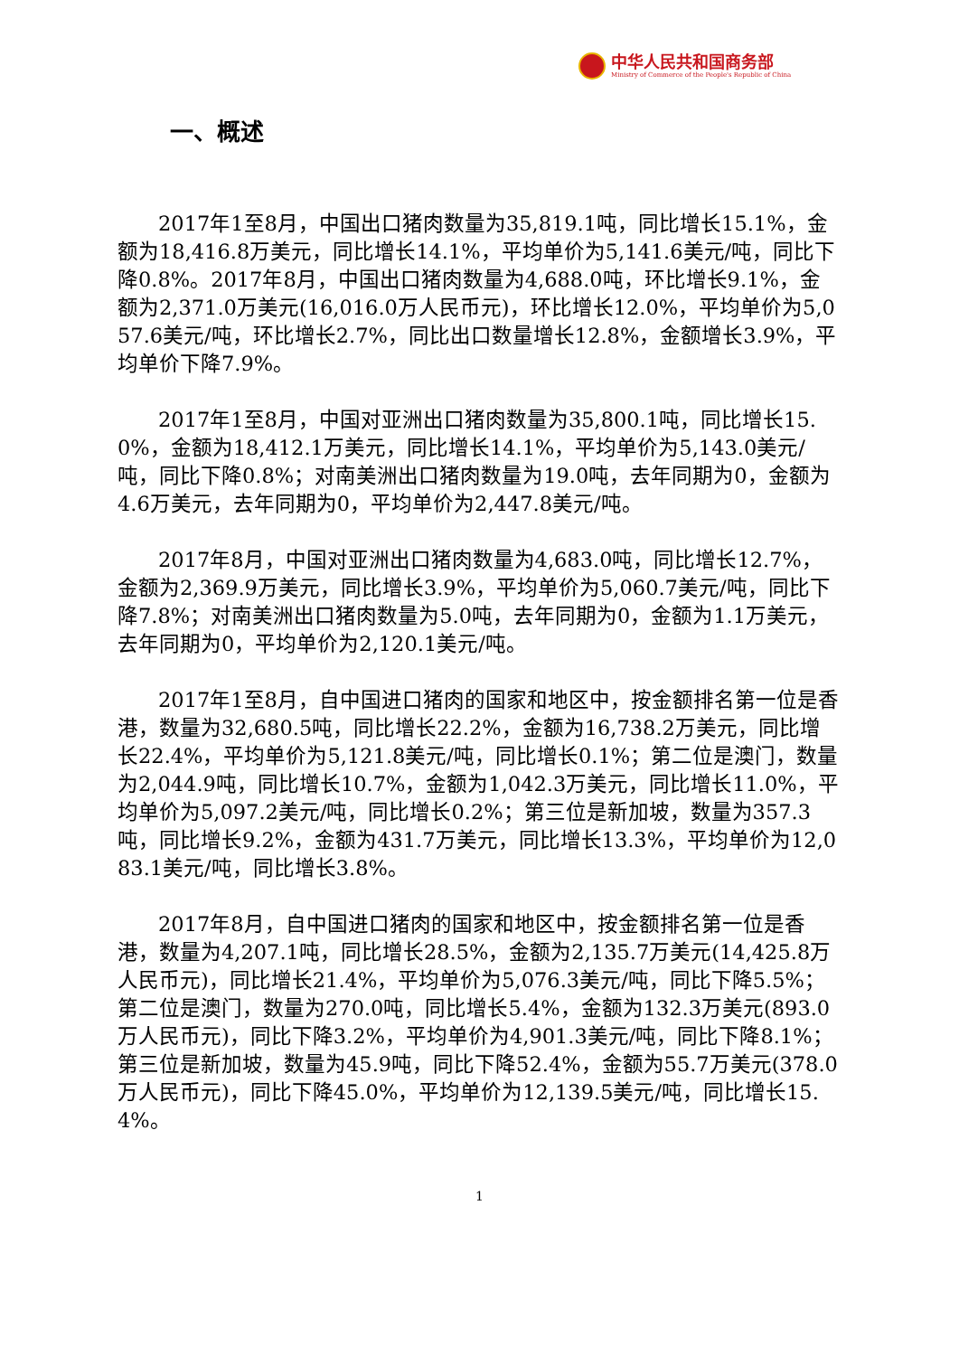中华人民共和国商务部
Ministry of Commerce of the People's Republic of China
一、概述
2017年1至8月，中国出口猪肉数量为35,819.1吨，同比增长15.1%，金额为18,416.8万美元，同比增长14.1%，平均单价为5,141.6美元/吨，同比下降0.8%。2017年8月，中国出口猪肉数量为4,688.0吨，环比增长9.1%，金额为2,371.0万美元(16,016.0万人民币元)，环比增长12.0%，平均单价为5,057.6美元/吨，环比增长2.7%，同比出口数量增长12.8%，金额增长3.9%，平均单价下降7.9%。
2017年1至8月，中国对亚洲出口猪肉数量为35,800.1吨，同比增长15.0%，金额为18,412.1万美元，同比增长14.1%，平均单价为5,143.0美元/吨，同比下降0.8%；对南美洲出口猪肉数量为19.0吨，去年同期为0，金额为4.6万美元，去年同期为0，平均单价为2,447.8美元/吨。
2017年8月，中国对亚洲出口猪肉数量为4,683.0吨，同比增长12.7%，金额为2,369.9万美元，同比增长3.9%，平均单价为5,060.7美元/吨，同比下降7.8%；对南美洲出口猪肉数量为5.0吨，去年同期为0，金额为1.1万美元，去年同期为0，平均单价为2,120.1美元/吨。
2017年1至8月，自中国进口猪肉的国家和地区中，按金额排名第一位是香港，数量为32,680.5吨，同比增长22.2%，金额为16,738.2万美元，同比增长22.4%，平均单价为5,121.8美元/吨，同比增长0.1%；第二位是澳门，数量为2,044.9吨，同比增长10.7%，金额为1,042.3万美元，同比增长11.0%，平均单价为5,097.2美元/吨，同比增长0.2%；第三位是新加坡，数量为357.3吨，同比增长9.2%，金额为431.7万美元，同比增长13.3%，平均单价为12,083.1美元/吨，同比增长3.8%。
2017年8月，自中国进口猪肉的国家和地区中，按金额排名第一位是香港，数量为4,207.1吨，同比增长28.5%，金额为2,135.7万美元(14,425.8万人民币元)，同比增长21.4%，平均单价为5,076.3美元/吨，同比下降5.5%；第二位是澳门，数量为270.0吨，同比增长5.4%，金额为132.3万美元(893.0万人民币元)，同比下降3.2%，平均单价为4,901.3美元/吨，同比下降8.1%；第三位是新加坡，数量为45.9吨，同比下降52.4%，金额为55.7万美元(378.0万人民币元)，同比下降45.0%，平均单价为12,139.5美元/吨，同比增长15.4%。
1